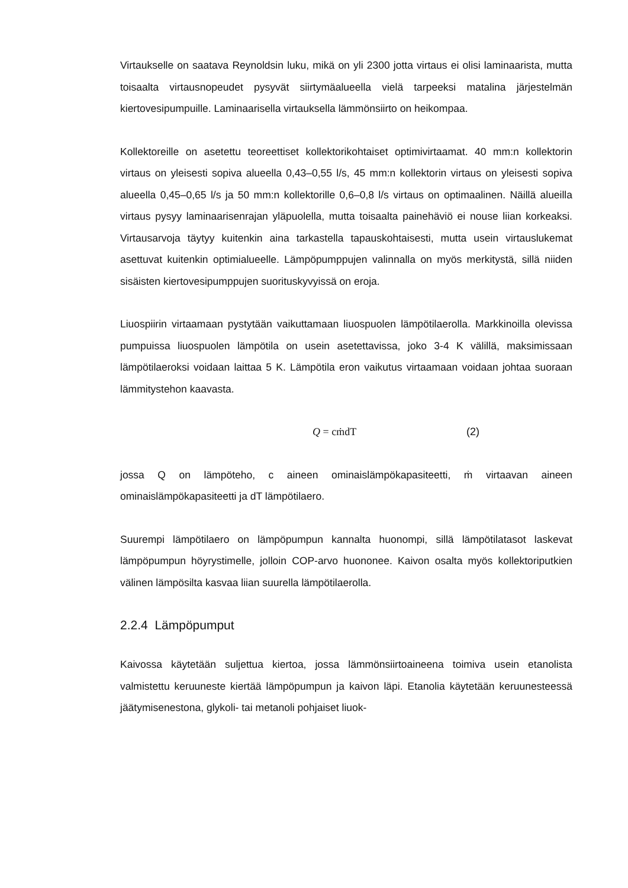Virtaukselle on saatava Reynoldsin luku, mikä on yli 2300 jotta virtaus ei olisi laminaarista, mutta toisaalta virtausnopeudet pysyvät siirtymäalueella vielä tarpeeksi matalina järjestelmän kiertovesipumpuille. Laminaarisella virtauksella lämmönsiirto on heikompaa.
Kollektoreille on asetettu teoreettiset kollektorikohtaiset optimivirtaamat. 40 mm:n kollektorin virtaus on yleisesti sopiva alueella 0,43–0,55 l/s, 45 mm:n kollektorin virtaus on yleisesti sopiva alueella 0,45–0,65 l/s ja 50 mm:n kollektorille 0,6–0,8 l/s virtaus on optimaalinen. Näillä alueilla virtaus pysyy laminaarisenrajan yläpuolella, mutta toisaalta painehäviö ei nouse liian korkeaksi. Virtausarvoja täytyy kuitenkin aina tarkastella tapauskohtaisesti, mutta usein virtauslukemat asettuvat kuitenkin optimialueelle. Lämpöpumppujen valinnalla on myös merkitystä, sillä niiden sisäisten kiertovesipumppujen suorituskyvyissä on eroja.
Liuospiirin virtaamaan pystytään vaikuttamaan liuospuolen lämpötilaerolla. Markkinoilla olevissa pumpuissa liuospuolen lämpötila on usein asetettavissa, joko 3-4 K välillä, maksimissaan lämpötilaeroksi voidaan laittaa 5 K. Lämpötila eron vaikutus virtaamaan voidaan johtaa suoraan lämmitystehon kaavasta.
Q = cṁdT (2)
jossa Q on lämpöteho, c aineen ominaislämpökapasiteetti, ṁ virtaavan aineen ominaislämpökapasiteetti ja dT lämpötilaero.
Suurempi lämpötilaero on lämpöpumpun kannalta huonompi, sillä lämpötilatasot laskevat lämpöpumpun höyrystimelle, jolloin COP-arvo huononee. Kaivon osalta myös kollektoriputkien välinen lämpösilta kasvaa liian suurella lämpötilaerolla.
2.2.4 Lämpöpumput
Kaivossa käytetään suljettua kiertoa, jossa lämmönsiirtoaineena toimiva usein etanolista valmistettu keruuneste kiertää lämpöpumpun ja kaivon läpi. Etanolia käytetään keruunesteessä jäätymisenestona, glykoli- tai metanoli pohjaiset liuok-